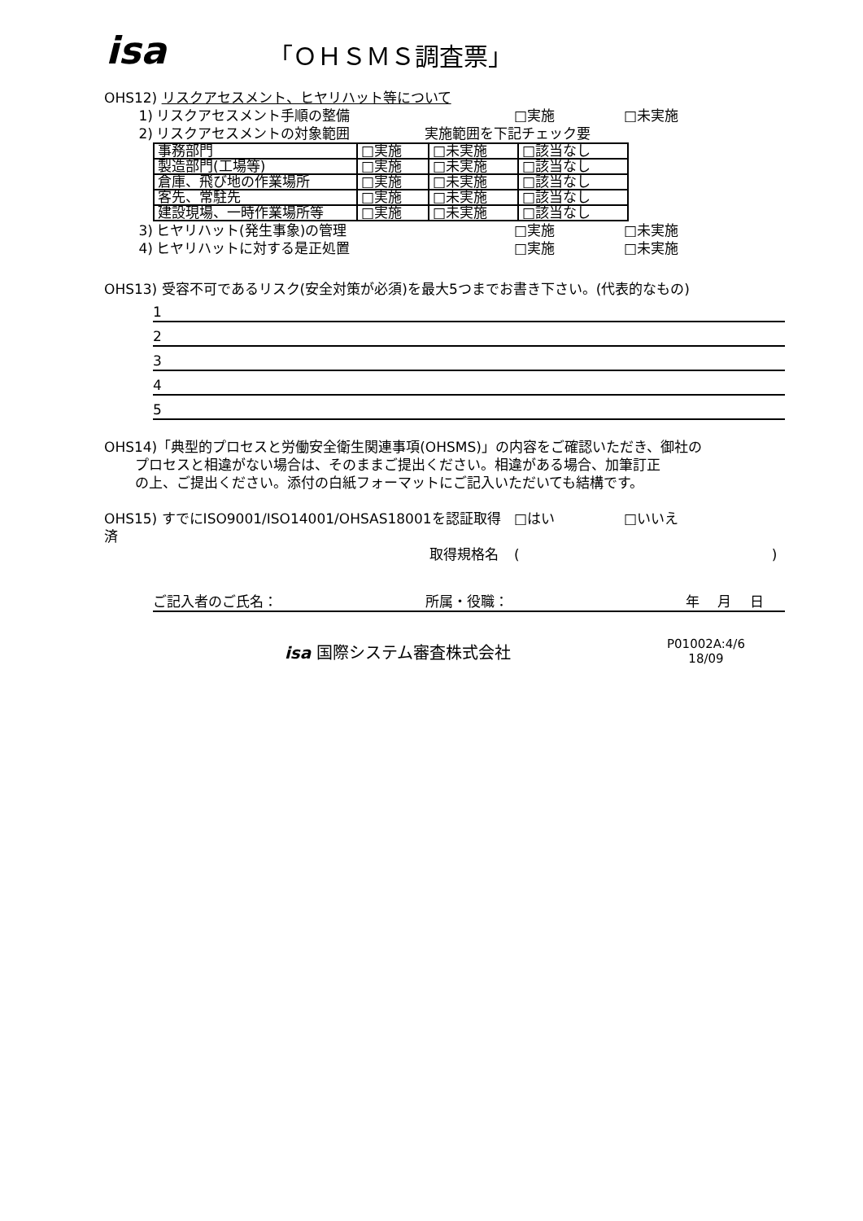isa
「ＯＨＳＭＳ調査票」
OHS12) リスクアセスメント、ヒヤリハット等について
1) リスクアセスメント手順の整備 □実施 □未実施
2) リスクアセスメントの対象範囲 実施範囲を下記チェック要
| 事務部門 | □実施 | □未実施 | □該当なし |
| 製造部門(工場等) | □実施 | □未実施 | □該当なし |
| 倉庫、飛び地の作業場所 | □実施 | □未実施 | □該当なし |
| 客先、常駐先 | □実施 | □未実施 | □該当なし |
| 建設現場、一時作業場所等 | □実施 | □未実施 | □該当なし |
3) ヒヤリハット(発生事象)の管理 □実施 □未実施
4) ヒヤリハットに対する是正処置 □実施 □未実施
OHS13) 受容不可であるリスク(安全対策が必須)を最大5つまでお書き下さい。(代表的なもの)
1
2
3
4
5
OHS14)「典型的プロセスと労働安全衛生関連事項(OHSMS)」の内容をご確認いただき、御社の
プロセスと相違がない場合は、そのままご提出ください。相違がある場合、加筆訂正
の上、ご提出ください。添付の白紙フォーマットにご記入いただいても結構です。
OHS15) すでにISO9001/ISO14001/OHSAS18001を認証取得済 □はい □いいえ
取得規格名 ()
ご記入者のご氏名： 所属・役職： 年　 月　 日
isa 国際システム審査株式会社 P01002A:4/6
18/09